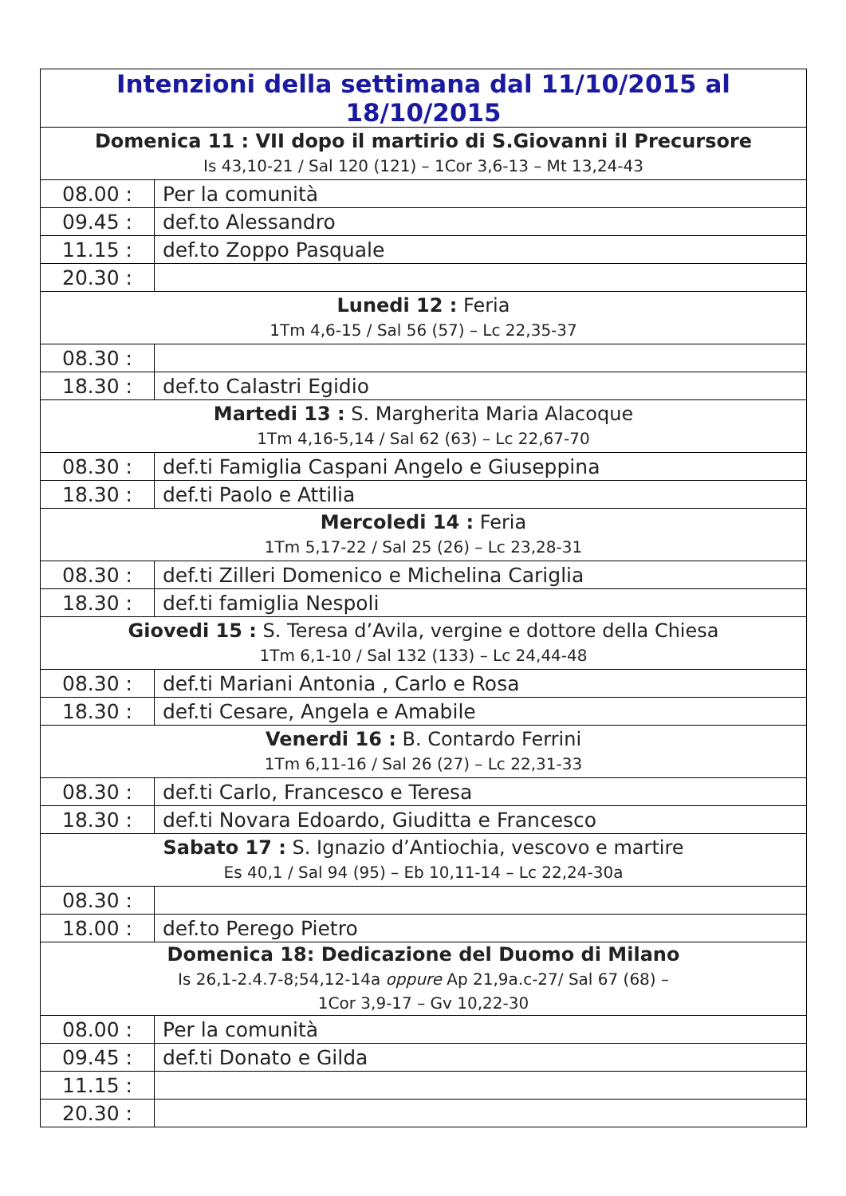| Intenzioni della settimana dal 11/10/2015 al 18/10/2015 | |
| --- | --- |
| Domenica 11 : VII dopo il martirio di S.Giovanni il Precursore Is 43,10-21 / Sal 120 (121) – 1Cor 3,6-13 – Mt 13,24-43 | |
| 08.00 : | Per la comunità |
| 09.45 : | def.to Alessandro |
| 11.15 : | def.to Zoppo Pasquale |
| 20.30 : | |
| Lunedi 12 : Feria 1Tm 4,6-15 / Sal 56 (57) – Lc 22,35-37 | |
| 08.30 : | |
| 18.30 : | def.to Calastri Egidio |
| Martedi 13 : S. Margherita Maria Alacoque 1Tm 4,16-5,14 / Sal 62 (63) – Lc 22,67-70 | |
| 08.30 : | def.ti Famiglia Caspani Angelo e Giuseppina |
| 18.30 : | def.ti Paolo e Attilia |
| Mercoledi 14 : Feria 1Tm 5,17-22 / Sal 25 (26) – Lc 23,28-31 | |
| 08.30 : | def.ti Zilleri Domenico e Michelina Cariglia |
| 18.30 : | def.ti famiglia Nespoli |
| Giovedi 15 : S. Teresa d’Avila, vergine e dottore della Chiesa 1Tm 6,1-10 / Sal 132 (133) – Lc 24,44-48 | |
| 08.30 : | def.ti Mariani Antonia , Carlo e Rosa |
| 18.30 : | def.ti Cesare, Angela e Amabile |
| Venerdi 16 : B. Contardo Ferrini 1Tm 6,11-16 / Sal 26 (27) – Lc 22,31-33 | |
| 08.30 : | def.ti Carlo, Francesco e Teresa |
| 18.30 : | def.ti Novara Edoardo, Giuditta e Francesco |
| Sabato 17 : S. Ignazio d’Antiochia, vescovo e martire Es 40,1 / Sal 94 (95) – Eb 10,11-14 – Lc 22,24-30a | |
| 08.30 : | |
| 18.00 : | def.to Perego Pietro |
| Domenica 18: Dedicazione del Duomo di Milano Is 26,1-2.4.7-8;54,12-14a oppure Ap 21,9a.c-27/ Sal 67 (68) – 1Cor 3,9-17 – Gv 10,22-30 | |
| 08.00 : | Per la comunità |
| 09.45 : | def.ti Donato e Gilda |
| 11.15 : | |
| 20.30 : | |